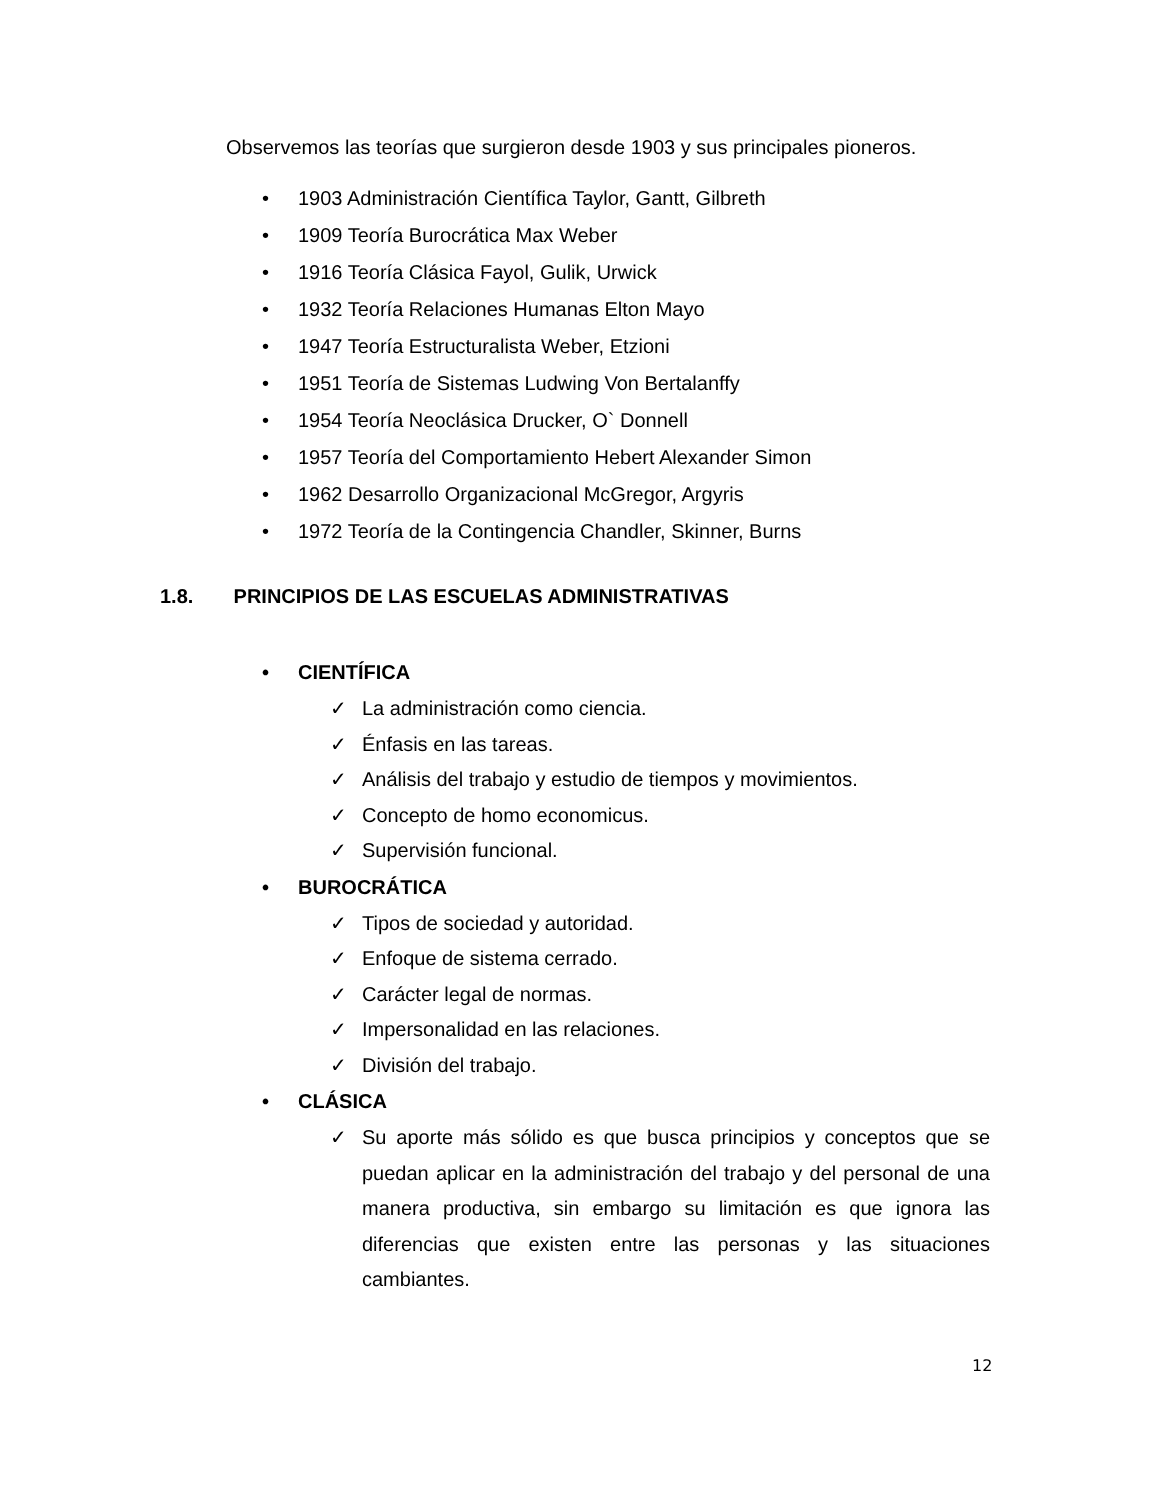Observemos las teorías que surgieron desde 1903 y sus principales pioneros.
• 1903 Administración Científica Taylor, Gantt, Gilbreth
• 1909 Teoría Burocrática Max Weber
• 1916 Teoría Clásica Fayol, Gulik, Urwick
• 1932 Teoría Relaciones Humanas Elton Mayo
• 1947 Teoría Estructuralista Weber, Etzioni
• 1951 Teoría de Sistemas Ludwing Von Bertalanffy
• 1954 Teoría Neoclásica Drucker, O` Donnell
• 1957 Teoría del Comportamiento Hebert Alexander Simon
• 1962 Desarrollo Organizacional McGregor, Argyris
• 1972 Teoría de la Contingencia Chandler, Skinner, Burns
1.8. PRINCIPIOS DE LAS ESCUELAS ADMINISTRATIVAS
• CIENTÍFICA
✓ La administración como ciencia.
✓ Énfasis en las tareas.
✓ Análisis del trabajo y estudio de tiempos y movimientos.
✓ Concepto de homo economicus.
✓ Supervisión funcional.
• BUROCRÁTICA
✓ Tipos de sociedad y autoridad.
✓ Enfoque de sistema cerrado.
✓ Carácter legal de normas.
✓ Impersonalidad en las relaciones.
✓ División del trabajo.
• CLÁSICA
✓ Su aporte más sólido es que busca principios y conceptos que se puedan aplicar en la administración del trabajo y del personal de una manera productiva, sin embargo su limitación es que ignora las diferencias que existen entre las personas y las situaciones cambiantes.
12